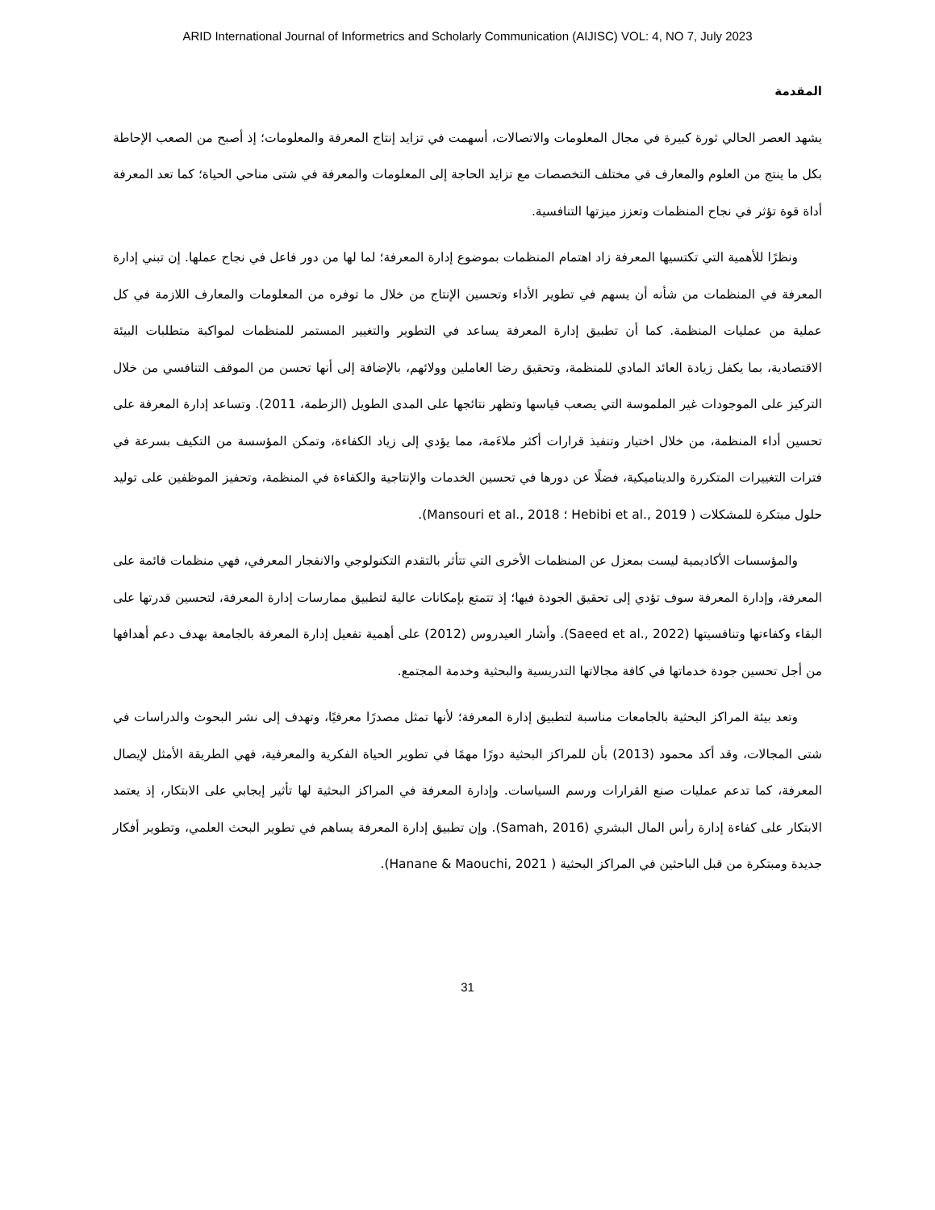ARID International Journal of Informetrics and Scholarly Communication (AIJISC) VOL: 4, NO 7, July 2023
المقدمة
يشهد العصر الحالي ثورة كبيرة في مجال المعلومات والاتصالات، أسهمت في تزايد إنتاج المعرفة والمعلومات؛ إذ أصبح من الصعب الإحاطة بكل ما ينتج من العلوم والمعارف في مختلف التخصصات مع تزايد الحاجة إلى المعلومات والمعرفة في شتى مناحي الحياة؛ كما تعد المعرفة أداة قوة تؤثر في نجاح المنظمات وتعزز ميزتها التنافسية.
ونظرًا للأهمية التي تكتسيها المعرفة زاد اهتمام المنظمات بموضوع إدارة المعرفة؛ لما لها من دور فاعل في نجاح عملها. إن تبني إدارة المعرفة في المنظمات من شأنه أن يسهم في تطوير الأداء وتحسين الإنتاج من خلال ما توفره من المعلومات والمعارف اللازمة في كل عملية من عمليات المنظمة. كما أن تطبيق إدارة المعرفة يساعد في التطوير والتغيير المستمر للمنظمات لمواكبة متطلبات البيئة الاقتصادية، بما يكفل زيادة العائد المادي للمنظمة، وتحقيق رضا العاملين وولائهم، بالإضافة إلى أنها تحسن من الموقف التنافسي من خلال التركيز على الموجودات غير الملموسة التي يصعب قياسها وتظهر نتائجها على المدى الطويل (الزطمة، 2011). وتساعد إدارة المعرفة على تحسين أداء المنظمة، من خلال اختيار وتنفيذ قرارات أكثر ملاءَمة، مما يؤدي إلى زياد الكفاءة، وتمكن المؤسسة من التكيف بسرعة في فترات التغييرات المتكررة والديناميكية، فضلًا عن دورها في تحسين الخدمات والإنتاجية والكفاءة في المنظمة، وتحفيز الموظفين على توليد حلول مبتكرة للمشكلات ( Hebibi et al., 2019 ؛ Mansouri et al., 2018).
والمؤسسات الأكاديمية ليست بمعزل عن المنظمات الأخرى التي تتأثر بالتقدم التكنولوجي والانفجار المعرفي، فهي منظمات قائمة على المعرفة، وإدارة المعرفة سوف تؤدي إلى تحقيق الجودة فيها؛ إذ تتمتع بإمكانات عالية لتطبيق ممارسات إدارة المعرفة، لتحسين قدرتها على البقاء وكفاءتها وتنافسيتها (Saeed et al., 2022). وأشار العيدروس (2012) على أهمية تفعيل إدارة المعرفة بالجامعة بهدف دعم أهدافها من أجل تحسين جودة خدماتها في كافة مجالاتها التدريسية والبحثية وخدمة المجتمع.
وتعد بيئة المراكز البحثية بالجامعات مناسبة لتطبيق إدارة المعرفة؛ لأنها تمثل مصدرًا معرفيًا، وتهدف إلى نشر البحوث والدراسات في شتى المجالات، وقد أكد محمود (2013) بأن للمراكز البحثية دورًا مهمًا في تطوير الحياة الفكرية والمعرفية، فهي الطريقة الأمثل لإيصال المعرفة، كما تدعم عمليات صنع القرارات ورسم السياسات. وإدارة المعرفة في المراكز البحثية لها تأثير إيجابي على الابتكار، إذ يعتمد الابتكار على كفاءة إدارة رأس المال البشري (Samah, 2016). وإن تطبيق إدارة المعرفة يساهم في تطوير البحث العلمي، وتطوير أفكار جديدة ومبتكرة من قبل الباحثين في المراكز البحثية ( Hanane & Maouchi, 2021).
31